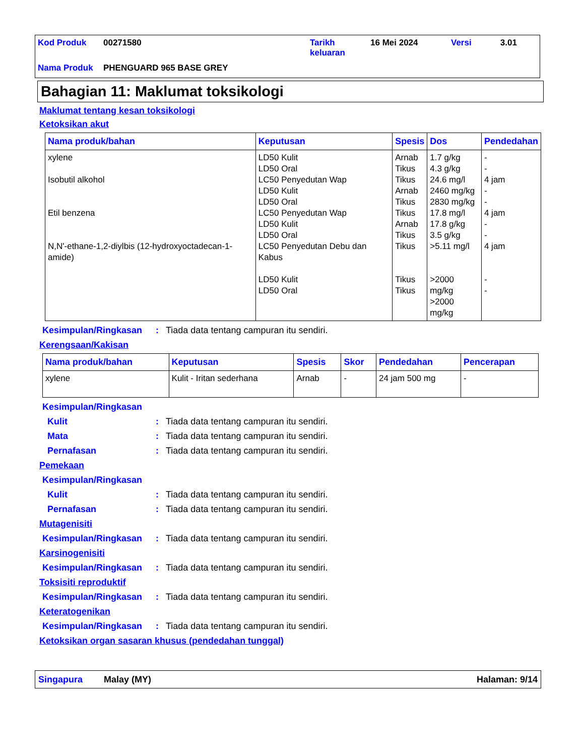| Kod Produk | 00271580 | Tarikh keluaran | 16 Mei 2024 | Versi | 3.01 |
| Nama Produk | PHENGUARD 965 BASE GREY | | | | |
Bahagian 11: Maklumat toksikologi
Maklumat tentang kesan toksikologi
Ketoksikan akut
| Nama produk/bahan | Keputusan | Spesis | Dos | Pendedahan |
| --- | --- | --- | --- | --- |
| xylene Isobutil alkohol Etil benzena N,N'-ethane-1,2-diylbis (12-hydroxyoctadecan-1-amide) | LD50 Kulit LD50 Oral LC50 Penyedutan Wap LD50 Kulit LD50 Oral LC50 Penyedutan Wap LD50 Kulit LD50 Oral LC50 Penyedutan Debu dan Kabus LD50 Kulit LD50 Oral | Arnab Tikus Tikus Arnab Tikus Tikus Arnab Tikus Tikus Tikus Tikus | 1.7 g/kg 4.3 g/kg 24.6 mg/l 2460 mg/kg 2830 mg/kg 17.8 mg/l 17.8 g/kg 3.5 g/kg >5.11 mg/l >2000 mg/kg >2000 mg/kg | - - 4 jam - - 4 jam - - 4 jam - - |
Kesimpulan/Ringkasan: Tiada data tentang campuran itu sendiri.
Kerengsaan/Kakisan
| Nama produk/bahan | Keputusan | Spesis | Skor | Pendedahan | Pencerapan |
| --- | --- | --- | --- | --- | --- |
| xylene | Kulit - Iritan sederhana | Arnab | - | 24 jam 500 mg | - |
Kesimpulan/Ringkasan
Kulit: Tiada data tentang campuran itu sendiri.
Mata: Tiada data tentang campuran itu sendiri.
Pernafasan: Tiada data tentang campuran itu sendiri.
Pemekaan
Kesimpulan/Ringkasan
Kulit: Tiada data tentang campuran itu sendiri.
Pernafasan: Tiada data tentang campuran itu sendiri.
Mutagenisiti
Kesimpulan/Ringkasan: Tiada data tentang campuran itu sendiri.
Karsinogenisiti
Kesimpulan/Ringkasan: Tiada data tentang campuran itu sendiri.
Toksisiti reproduktif
Kesimpulan/Ringkasan: Tiada data tentang campuran itu sendiri.
Keteratogenikan
Kesimpulan/Ringkasan: Tiada data tentang campuran itu sendiri.
Ketoksikan organ sasaran khusus (pendedahan tunggal)
Singapura Malay (MY) Halaman: 9/14